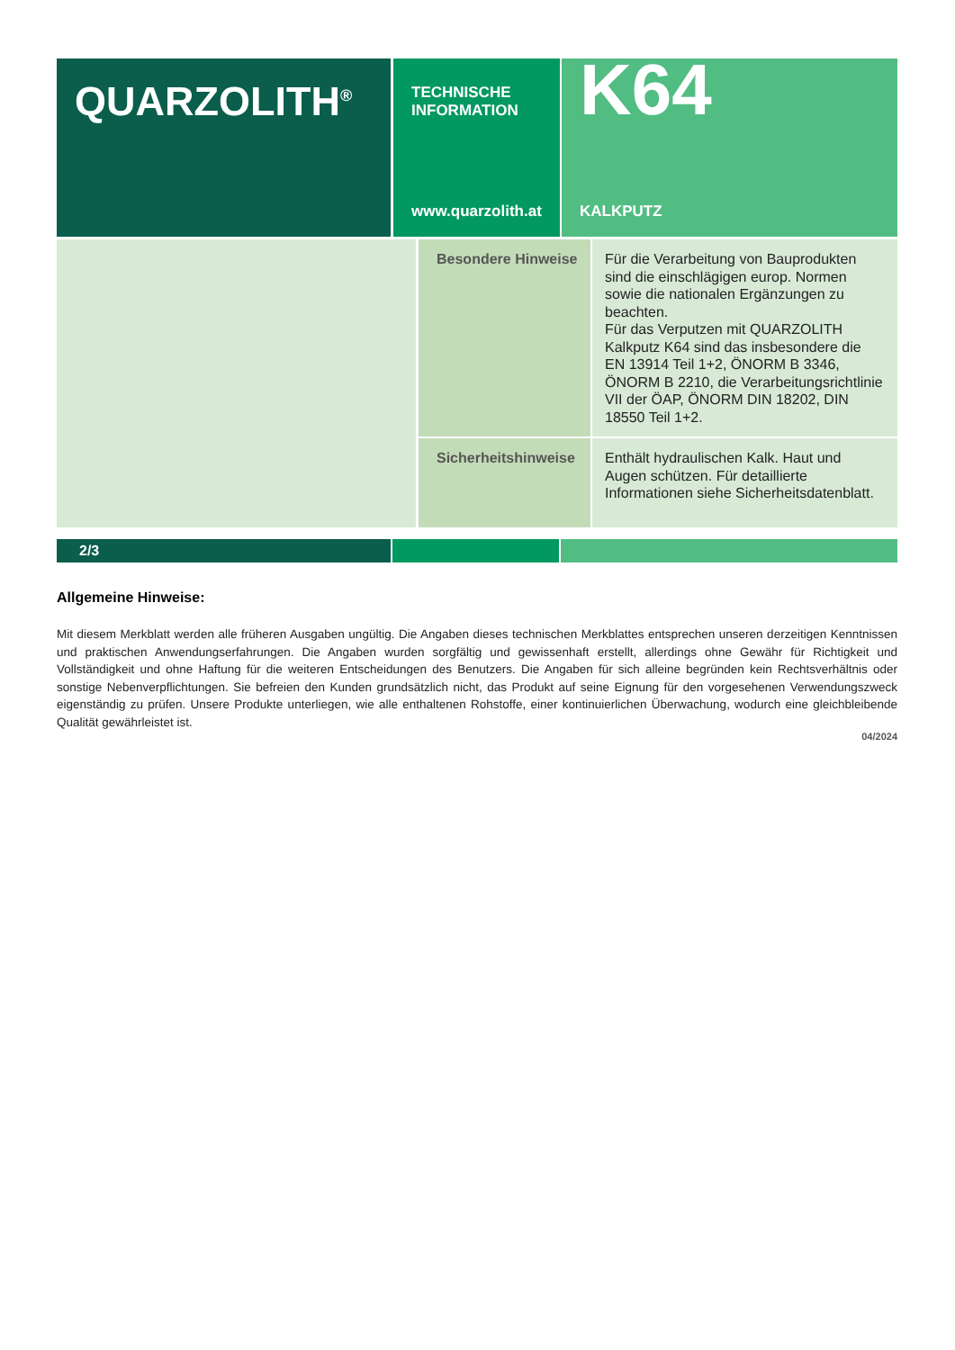QUARZOLITH<sup>®</sup>
TECHNISCHE
INFORMATION
www.quarzolith.at
K64
KALKPUTZ
| | Besondere Hinweise | Für die Verarbeitung von Bauprodukten sind die ein­schlägigen europ. Normen sowie die nationalen Er­gänzungen zu beachten. Für das Verputzen mit QUARZOLITH Kalkputz K64 sind das insbesondere die EN 13914 Teil 1+2, ÖNORM B 3346, ÖNORM B 2210, die Verarbei­tungsrichtlinie VII der ÖAP, ÖNORM DIN 18202, DIN 18550 Teil 1+2. |
| | Sicherheitshinweise | Enthält hydraulischen Kalk. Haut und Augen schüt­zen. Für detaillierte Informationen siehe Sicherheits­datenblatt. |
2/3
Allgemeine Hinweise:
Mit diesem Merkblatt werden alle früheren Ausgaben ungültig. Die Angaben dieses technischen Merkblattes entsprechen unseren derzeitigen Kenntnissen und praktischen Anwendungserfahrungen. Die Angaben wurden sorgfältig und gewissenhaft erstellt, allerdings ohne Gewähr für Richtigkeit und Vollständigkeit und ohne Haftung für die weiteren Entscheidungen des Benutzers. Die Angaben für sich alleine begründen kein Rechtsverhältnis oder sonstige Nebenverpflichtun­gen. Sie befreien den Kunden grundsätzlich nicht, das Produkt auf seine Eignung für den vorgesehenen Verwendungszweck eigenständig zu prüfen. Unsere Produkte unterliegen, wie alle enthaltenen Rohstoffe, einer kontinuierlichen Überwachung, wodurch eine gleichbleibende Qualität gewährleistet ist.
04/2024